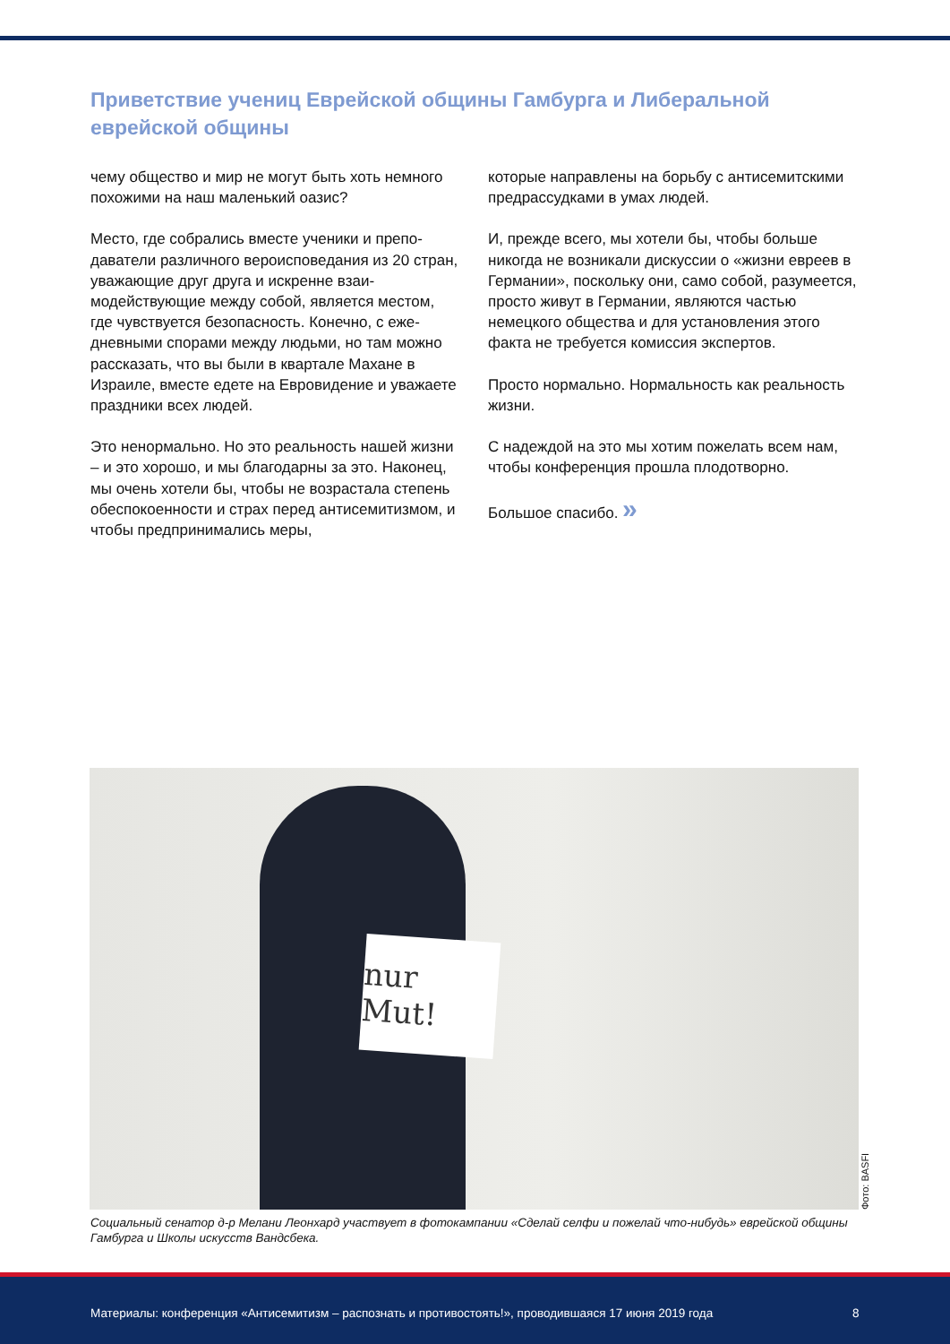Приветствие учениц Еврейской общины Гамбурга и Либеральной еврейской общины
чему общество и мир не могут быть хоть немного похожими на наш маленький оазис?
Место, где собрались вместе ученики и препо­даватели различного вероисповедания из 20 стран, уважающие друг друга и искренне взаи­модействующие между собой, является местом, где чувствуется безопасность. Конечно, с еже­дневными спорами между людьми, но там можно рассказать, что вы были в квартале Махане в Израиле, вместе едете на Евровидение и уважа­ете праздники всех людей.
Это ненормально. Но это реальность нашей жиз­ни – и это хорошо, и мы благодарны за это. Наконец, мы очень хотели бы, чтобы не возрас­тала степень обеспокоенности и страх перед ан­тисемитизмом, и чтобы предпринимались меры,
которые направлены на борьбу с антисемитскими предрассудками в умах людей.
И, прежде всего, мы хотели бы, чтобы больше никогда не возникали дискуссии о «жизни евреев в Германии», поскольку они, само собой, разуме­ется, просто живут в Германии, являются частью немецкого общества и для установления этого факта не требуется комиссия экспертов.
Просто нормально. Нормальность как реаль­ность жизни.
С надеждой на это мы хотим пожелать всем нам, чтобы конференция прошла плодотворно.
Большое спасибо. »
nur Mut!
Фото: BASFI
Социальный сенатор д-р Мелани Леонхард участвует в фотокампании «Сделай селфи и пожелай что-нибудь» еврейской общины Гамбурга и Школы искусств Вандсбека.
Материалы: конференция «Антисемитизм – распознать и противостоять!», проводившаяся 17 июня 2019 года 8